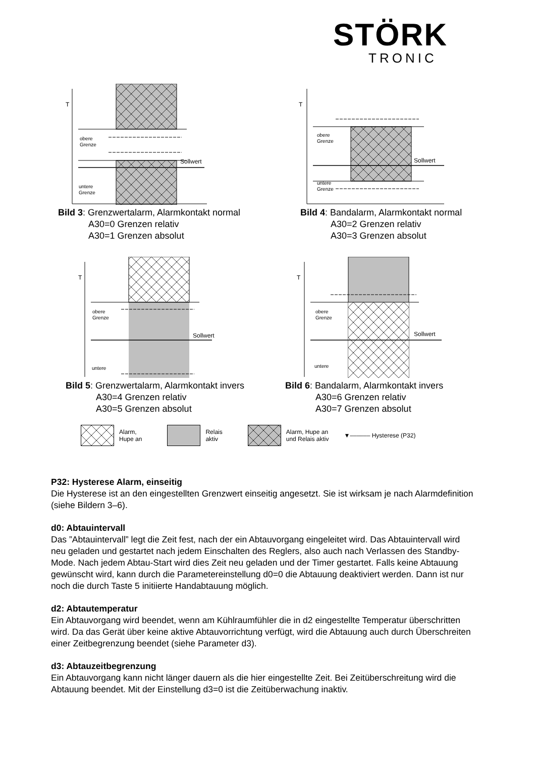STÖRK
TRONIC
T
obere
Grenze
Sollwert
untere
Grenze
Bild 3: Grenzwertalarm, Alarmkontakt normal
A30=0 Grenzen relativ
A30=1 Grenzen absolut
T
obere
Grenze
Sollwert
untere
Grenze
Bild 4: Bandalarm, Alarmkontakt normal
A30=2 Grenzen relativ
A30=3 Grenzen absolut
T
obere
Grenze
Sollwert
untere
T
obere
Grenze
Sollwert
untere
Bild 5: Grenzwertalarm, Alarmkontakt invers
A30=4 Grenzen relativ
A30=5 Grenzen absolut
Bild 6: Bandalarm, Alarmkontakt invers
A30=6 Grenzen relativ
A30=7 Grenzen absolut
Alarm,
Hupe an
Relais
aktiv Alarm, Hupe an
und Relais aktiv ▼‒‒‒‒‒‒ Hysterese (P32)
P32: Hysterese Alarm, einseitig
Die Hysterese ist an den eingestellten Grenzwert einseitig angesetzt. Sie ist wirksam je nach Alarmdefinition (siehe Bildern 3–6).
d0: Abtauintervall
Das ”Abtauintervall” legt die Zeit fest, nach der ein Abtauvorgang eingeleitet wird. Das Abtauintervall wird neu geladen und gestartet nach jedem Einschalten des Reglers, also auch nach Verlassen des Standby-Mode. Nach jedem Abtau-Start wird dies Zeit neu geladen und der Timer gestartet. Falls keine Abtauung gewünscht wird, kann durch die Parametereinstellung d0=0 die Abtauung deaktiviert werden. Dann ist nur noch die durch Taste 5 initiierte Handabtauung möglich.
d2: Abtautemperatur
Ein Abtauvorgang wird beendet, wenn am Kühlraumfühler die in d2 eingestellte Temperatur überschritten wird. Da das Gerät über keine aktive Abtauvorrichtung verfügt, wird die Abtauung auch durch Überschreiten einer Zeitbegrenzung beendet (siehe Parameter d3).
d3: Abtauzeitbegrenzung
Ein Abtauvorgang kann nicht länger dauern als die hier eingestellte Zeit. Bei Zeitüberschreitung wird die Abtauung beendet. Mit der Einstellung d3=0 ist die Zeitüberwachung inaktiv.